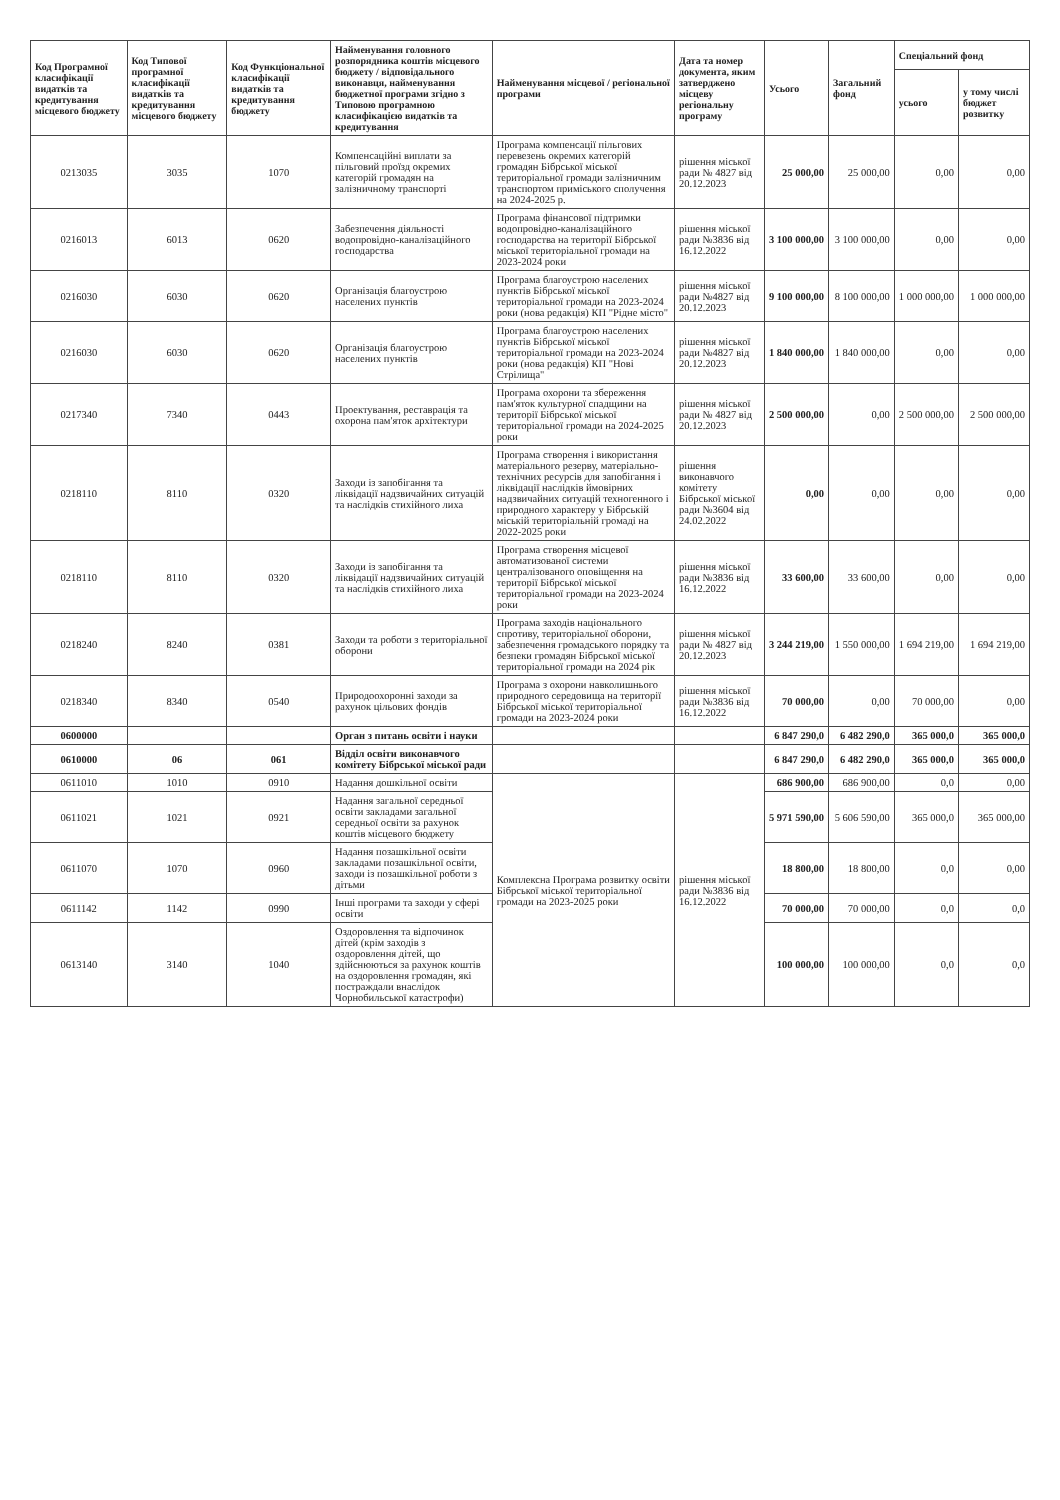| Код Програмної класифікації видатків та кредитування місцевого бюджету | Код Типової програмної класифікації видатків та кредитування місцевого бюджету | Код Функціональної класифікації видатків та кредитування бюджету | Найменування головного розпорядника коштів місцевого бюджету / відповідального виконавця, найменування бюджетної програми згідно з Типовою програмною класифікацією видатків та кредитування | Найменування місцевої / регіональної програми | Дата та номер документа, яким затверджено місцеву регіональну програму | Усього | Загальний фонд | Спеціальний фонд | |
| --- | --- | --- | --- | --- | --- | --- | --- | --- | --- |
| | | | | | | | | усього | у тому числі бюджет розвитку |
| 0213035 | 3035 | 1070 | Компенсаційні виплати за пільговий проїзд окремих категорій громадян на залізничному транспорті | Програма компенсації пільгових перевезень окремих категорій громадян Бібрської міської територіальної громади залізничним транспортом приміського сполучення на 2024-2025 р. | рішення міської ради № 4827 від 20.12.2023 | 25 000,00 | 25 000,00 | 0,00 | 0,00 |
| 0216013 | 6013 | 0620 | Забезпечення діяльності водопровідно-каналізаційного господарства | Програма фінансової підтримки водопровідно-каналізаційного господарства на території Бібрської міської територіальної громади на 2023-2024 роки | рішення міської ради №3836 від 16.12.2022 | 3 100 000,00 | 3 100 000,00 | 0,00 | 0,00 |
| 0216030 | 6030 | 0620 | Організація благоустрою населених пунктів | Програма благоустрою населених пунктів Бібрської міської територіальної громади на 2023-2024 роки (нова редакція) КП "Рідне місто" | рішення міської ради №4827 від 20.12.2023 | 9 100 000,00 | 8 100 000,00 | 1 000 000,00 | 1 000 000,00 |
| 0216030 | 6030 | 0620 | Організація благоустрою населених пунктів | Програма благоустрою населених пунктів Бібрської міської територіальної громади на 2023-2024 роки (нова редакція) КП "Нові Стрілища" | рішення міської ради №4827 від 20.12.2023 | 1 840 000,00 | 1 840 000,00 | 0,00 | 0,00 |
| 0217340 | 7340 | 0443 | Проектування, реставрація та охорона пам'яток архітектури | Програма охорони та збереження пам'яток культурної спадщини на території Бібрської міської територіальної громади на 2024-2025 роки | рішення міської ради № 4827 від 20.12.2023 | 2 500 000,00 | 0,00 | 2 500 000,00 | 2 500 000,00 |
| 0218110 | 8110 | 0320 | Заходи із запобігання та ліквідації надзвичайних ситуацій та наслідків стихійного лиха | Програма створення і використання матеріального резерву, матеріально-технічних ресурсів для запобігання і ліквідації наслідків ймовірних надзвичайних ситуацій техногенного і природного характеру у Бібрській міській територіальній громаді на 2022-2025 роки | рішення виконавчого комітету Бібрської міської ради №3604 від 24.02.2022 | 0,00 | 0,00 | 0,00 | 0,00 |
| 0218110 | 8110 | 0320 | Заходи із запобігання та ліквідації надзвичайних ситуацій та наслідків стихійного лиха | Програма створення місцевої автоматизованої системи централізованого оповіщення на території Бібрської міської територіальної громади на 2023-2024 роки | рішення міської ради №3836 від 16.12.2022 | 33 600,00 | 33 600,00 | 0,00 | 0,00 |
| 0218240 | 8240 | 0381 | Заходи та роботи з територіальної оборони | Програма заходів національного спротиву, територіальної оборони, забезпечення громадського порядку та безпеки громадян Бібрської міської територіальної громади на 2024 рік | рішення міської ради № 4827 від 20.12.2023 | 3 244 219,00 | 1 550 000,00 | 1 694 219,00 | 1 694 219,00 |
| 0218340 | 8340 | 0540 | Природоохоронні заходи за рахунок цільових фондів | Програма з охорони навколишнього природного середовища на території Бібрської міської територіальної громади на 2023-2024 роки | рішення міської ради №3836 від 16.12.2022 | 70 000,00 | 0,00 | 70 000,00 | 0,00 |
| 0600000 | | | Орган з питань освіти і науки | | | 6 847 290,0 | 6 482 290,0 | 365 000,0 | 365 000,0 |
| 0610000 | 06 | 061 | Відділ освіти виконавчого комітету Бібрської міської ради | | | 6 847 290,0 | 6 482 290,0 | 365 000,0 | 365 000,0 |
| 0611010 | 1010 | 0910 | Надання дошкільної освіти | Комплексна Програма розвитку освіти Бібрської міської територіальної громади на 2023-2025 роки | рішення міської ради №3836 від 16.12.2022 | 686 900,00 | 686 900,00 | 0,0 | 0,00 |
| 0611021 | 1021 | 0921 | Надання загальної середньої освіти закладами загальної середньої освіти за рахунок коштів місцевого бюджету | | | 5 971 590,00 | 5 606 590,00 | 365 000,0 | 365 000,00 |
| 0611070 | 1070 | 0960 | Надання позашкільної освіти закладами позашкільної освіти, заходи із позашкільної роботи з дітьми | | | 18 800,00 | 18 800,00 | 0,0 | 0,00 |
| 0611142 | 1142 | 0990 | Інші програми та заходи у сфері освіти | | | 70 000,00 | 70 000,00 | 0,0 | 0,0 |
| 0613140 | 3140 | 1040 | Оздоровлення та відпочинок дітей (крім заходів з оздоровлення дітей, що здійснюються за рахунок коштів на оздоровлення громадян, які постраждали внаслідок Чорнобильської катастрофи) | | | 100 000,00 | 100 000,00 | 0,0 | 0,0 |